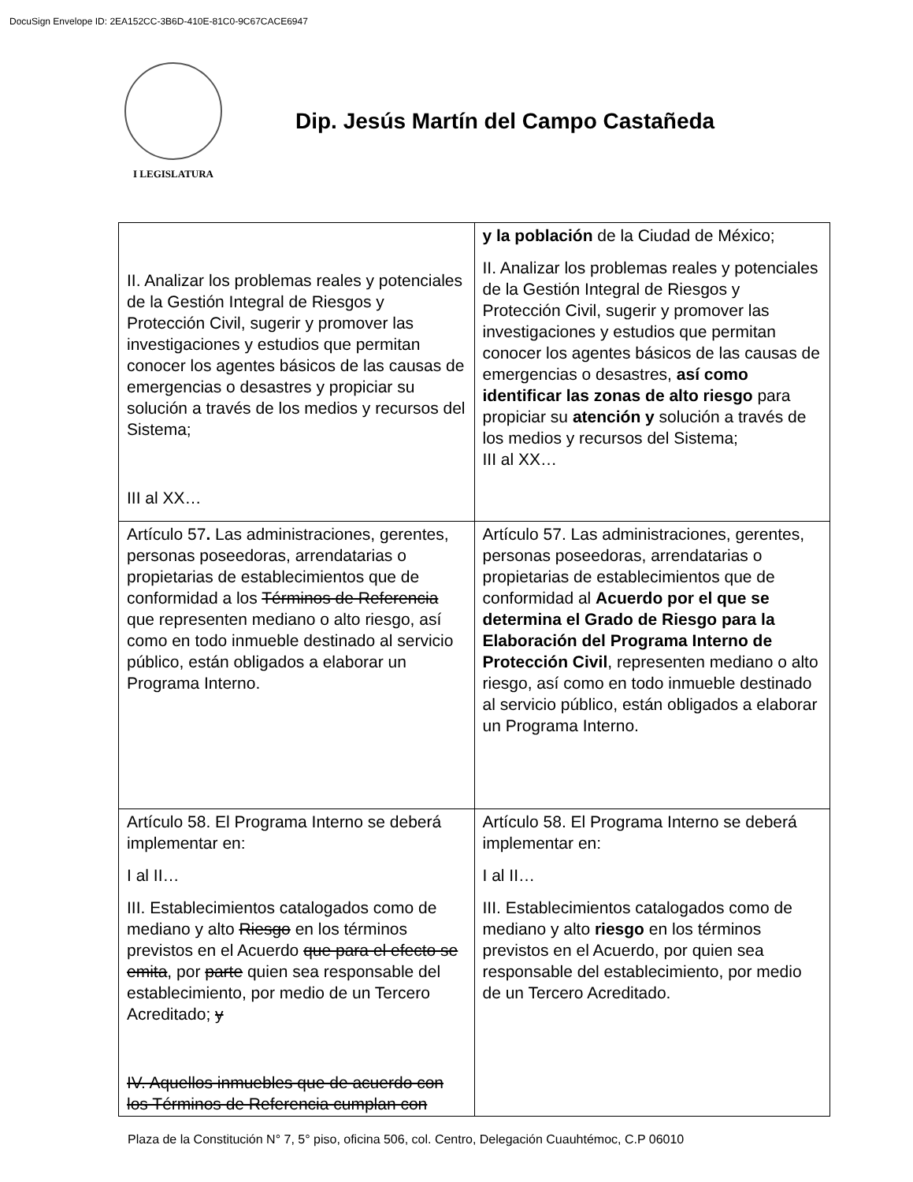DocuSign Envelope ID: 2EA152CC-3B6D-410E-81C0-9C67CACE6947
I LEGISLATURA
Dip. Jesús Martín del Campo Castañeda
| II. Analizar los problemas reales y potenciales de la Gestión Integral de Riesgos y Protección Civil, sugerir y promover las investigaciones y estudios que permitan conocer los agentes básicos de las causas de emergencias o desastres y propiciar su solución a través de los medios y recursos del Sistema; III al XX… | y la población de la Ciudad de México; II. Analizar los problemas reales y potenciales de la Gestión Integral de Riesgos y Protección Civil, sugerir y promover las investigaciones y estudios que permitan conocer los agentes básicos de las causas de emergencias o desastres, así como identificar las zonas de alto riesgo para propiciar su atención y solución a través de los medios y recursos del Sistema; III al XX… |
| Artículo 57 . Las administraciones, gerentes, personas poseedoras, arrendatarias o propietarias de establecimientos que de conformidad a los Términos de Referencia que representen mediano o alto riesgo, así como en todo inmueble destinado al servicio público, están obligados a elaborar un Programa Interno. | Artículo 57. Las administraciones, gerentes, personas poseedoras, arrendatarias o propietarias de establecimientos que de conformidad al Acuerdo por el que se determina el Grado de Riesgo para la Elaboración del Programa Interno de Protección Civil , representen mediano o alto riesgo, así como en todo inmueble destinado al servicio público, están obligados a elaborar un Programa Interno. |
| Artículo 58. El Programa Interno se deberá implementar en: I al II… III. Establecimientos catalogados como de mediano y alto Riesgo en los términos previstos en el Acuerdo que para el efecto se emita , por parte quien sea responsable del establecimiento, por medio de un Tercero Acreditado; y IV. Aquellos inmuebles que de acuerdo con los Términos de Referencia cumplan con | Artículo 58. El Programa Interno se deberá implementar en: I al II… III. Establecimientos catalogados como de mediano y alto riesgo en los términos previstos en el Acuerdo, por quien sea responsable del establecimiento, por medio de un Tercero Acreditado. |
Plaza de la Constitución N° 7, 5° piso, oficina 506, col. Centro, Delegación Cuauhtémoc, C.P 06010